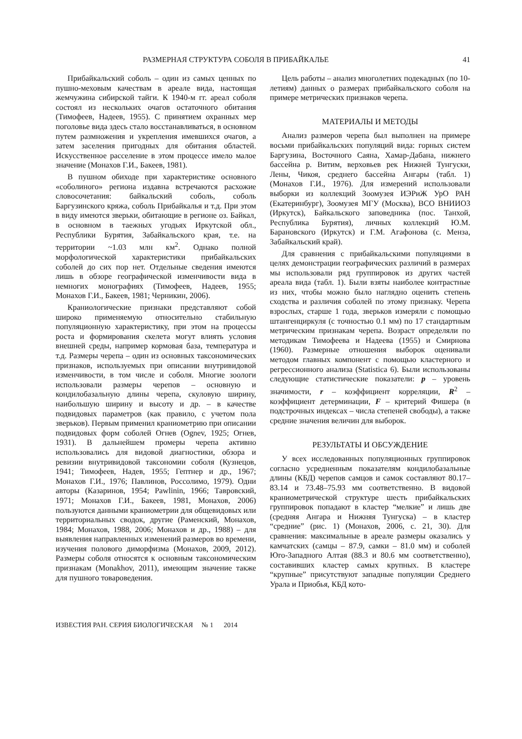РАЗМЕРНАЯ СТРУКТУРА СОБОЛЯ В ПРИБАЙКАЛЬЕ 41
Прибайкальский соболь – один из самых ценных по пушно-меховым качествам в ареале вида, настоящая жемчужина сибирской тайги. К 1940-м гг. ареал соболя состоял из нескольких очагов остаточного обитания (Тимофеев, Надеев, 1955). С принятием охранных мер поголовье вида здесь стало восстанавливаться, в основном путем размножения и укрепления имевшихся очагов, а затем заселения пригодных для обитания областей. Искусственное расселение в этом процессе имело малое значение (Монахов Г.И., Бакеев, 1981).
В пушном обиходе при характеристике основного «соболиного» региона издавна встречаются расхожие словосочетания: байкальский соболь, соболь Баргузинского кряжа, соболь Прибайкалья и т.д. При этом в виду имеются зверьки, обитающие в регионе оз. Байкал, в основном в таежных угодьях Иркутской обл., Республики Бурятия, Забайкальского края, т.е. на территории ~1.03 млн км<sup>2</sup>. Однако полной морфологической характеристики прибайкальских соболей до сих пор нет. Отдельные сведения имеются лишь в обзоре географической изменчивости вида в немногих монографиях (Тимофеев, Надеев, 1955; Монахов Г.И., Бакеев, 1981; Черникин, 2006).
Краниологические признаки представляют собой широко применяемую относительно стабильную популяционную характеристику, при этом на процессы роста и формирования скелета могут влиять условия внешней среды, например кормовая база, температура и т.д. Размеры черепа – один из основных таксономических признаков, используемых при описании внутривидовой изменчивости, в том числе и соболя. Многие зоологи использовали размеры черепов – основную и кондилобазальную длины черепа, скуловую ширину, наибольшую ширину и высоту и др. – в качестве подвидовых параметров (как правило, с учетом пола зверьков). Первым применил краниометрию при описании подвидовых форм соболей Огнев (Ognev, 1925; Огнев, 1931). В дальнейшем промеры черепа активно использовались для видовой диагностики, обзора и ревизии внутривидовой таксономии соболя (Кузнецов, 1941; Тимофеев, Надев, 1955; Гептнер и др., 1967; Монахов Г.И., 1976; Павлинов, Россолимо, 1979). Одни авторы (Казаринов, 1954; Pawlinin, 1966; Тавровский, 1971; Монахов Г.И., Бакеев, 1981, Монахов, 2006) пользуются данными краниометрии для общевидовых или территориальных сводок, другие (Раменский, Монахов, 1984; Монахов, 1988, 2006; Монахов и др., 1988) – для выявления направленных изменений размеров во времени, изучения полового диморфизма (Монахов, 2009, 2012). Размеры соболя относятся к основным таксономическим признакам (Monakhov, 2011), имеющим значение также для пушного товароведения.
Цель работы – анализ многолетних подекадных (по 10-летиям) данных о размерах прибайкальского соболя на примере метрических признаков черепа.
МАТЕРИАЛЫ И МЕТОДЫ
Анализ размеров черепа был выполнен на примере восьми прибайкальских популяций вида: горных систем Баргузина, Восточного Саяна, Хамар-Дабана, нижнего бассейна р. Витим, верховьев рек Нижней Тунгуски, Лены, Чикоя, среднего бассейна Ангары (табл. 1) (Монахов Г.И., 1976). Для измерений использовали выборки из коллекций Зоомузея ИЭРиЖ УрО РАН (Екатеринбург), Зоомузея МГУ (Москва), ВСО ВНИИОЗ (Иркутск), Байкальского заповедника (пос. Танхой, Республика Бурятия), личных коллекций Ю.М. Барановского (Иркутск) и Г.М. Агафонова (с. Менза, Забайкальский край).
Для сравнения с прибайкальскими популяциями в целях демонстрации географических различий в размерах мы использовали ряд группировок из других частей ареала вида (табл. 1). Были взяты наиболее контрастные из них, чтобы можно было наглядно оценить степень сходства и различия соболей по этому признаку. Черепа взрослых, старше 1 года, зверьков измеряли с помощью штангенциркуля (с точностью 0.1 мм) по 17 стандартным метрическим признакам черепа. Возраст определяли по методикам Тимофеева и Надеева (1955) и Смирнова (1960). Размерные отношения выборок оценивали методом главных компонент с помощью кластерного и регрессионного анализа (Statistica 6). Были использованы следующие статистические показатели: p – уровень значимости, r – коэффициент корреляции, R<sup>2</sup> – коэффициент детерминации, F – критерий Фишера (в подстрочных индексах – числа степеней свободы), а также средние значения величин для выборок.
РЕЗУЛЬТАТЫ И ОБСУЖДЕНИЕ
У всех исследованных популяционных группировок согласно усредненным показателям кондилобазальные длины (КБД) черепов самцов и самок составляют 80.17–83.14 и 73.48–75.93 мм соответственно. В видовой краниометрической структуре шесть прибайкальских группировок попадают в кластер “мелкие” и лишь две (средняя Ангара и Нижняя Тунгуска) – в кластер “средние” (рис. 1) (Монахов, 2006, с. 21, 30). Для сравнения: максимальные в ареале размеры оказались у камчатских (самцы – 87.9, самки – 81.0 мм) и соболей Юго-Западного Алтая (88.3 и 80.6 мм соответственно), составивших кластер самых крупных. В кластере “крупные” присутствуют западные популяции Среднего Урала и Приобья, КБД кото-
ИЗВЕСТИЯ РАН. СЕРИЯ БИОЛОГИЧЕСКАЯ № 1 2014